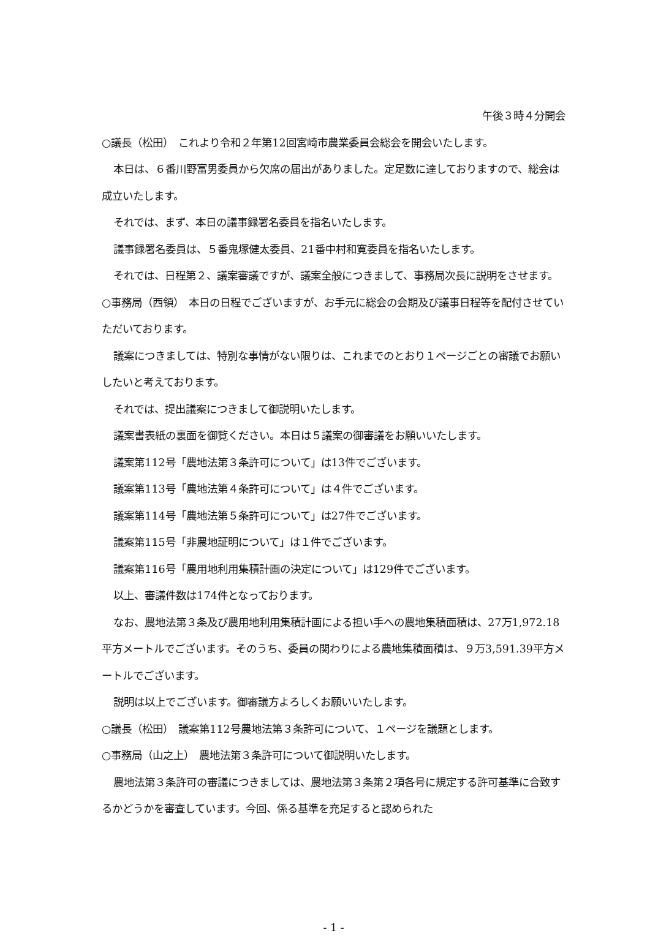午後３時４分開会
○議長（松田）　これより令和２年第12回宮崎市農業委員会総会を開会いたします。
本日は、６番川野富男委員から欠席の届出がありました。定足数に達しておりますので、総会は成立いたします。
それでは、まず、本日の議事録署名委員を指名いたします。
議事録署名委員は、５番鬼塚健太委員、21番中村和寛委員を指名いたします。
それでは、日程第２、議案審議ですが、議案全般につきまして、事務局次長に説明をさせます。
○事務局（西領）　本日の日程でございますが、お手元に総会の会期及び議事日程等を配付させていただいております。
議案につきましては、特別な事情がない限りは、これまでのとおり１ページごとの審議でお願いしたいと考えております。
それでは、提出議案につきまして御説明いたします。
議案書表紙の裏面を御覧ください。本日は５議案の御審議をお願いいたします。
議案第112号「農地法第３条許可について」は13件でございます。
議案第113号「農地法第４条許可について」は４件でございます。
議案第114号「農地法第５条許可について」は27件でございます。
議案第115号「非農地証明について」は１件でございます。
議案第116号「農用地利用集積計画の決定について」は129件でございます。
以上、審議件数は174件となっております。
なお、農地法第３条及び農用地利用集積計画による担い手への農地集積面積は、27万1,972.18平方メートルでございます。そのうち、委員の関わりによる農地集積面積は、９万3,591.39平方メートルでございます。
説明は以上でございます。御審議方よろしくお願いいたします。
○議長（松田）　議案第112号農地法第３条許可について、１ページを議題とします。
○事務局（山之上）　農地法第３条許可について御説明いたします。
農地法第３条許可の審議につきましては、農地法第３条第２項各号に規定する許可基準に合致するかどうかを審査しています。今回、係る基準を充足すると認められた
- 1 -